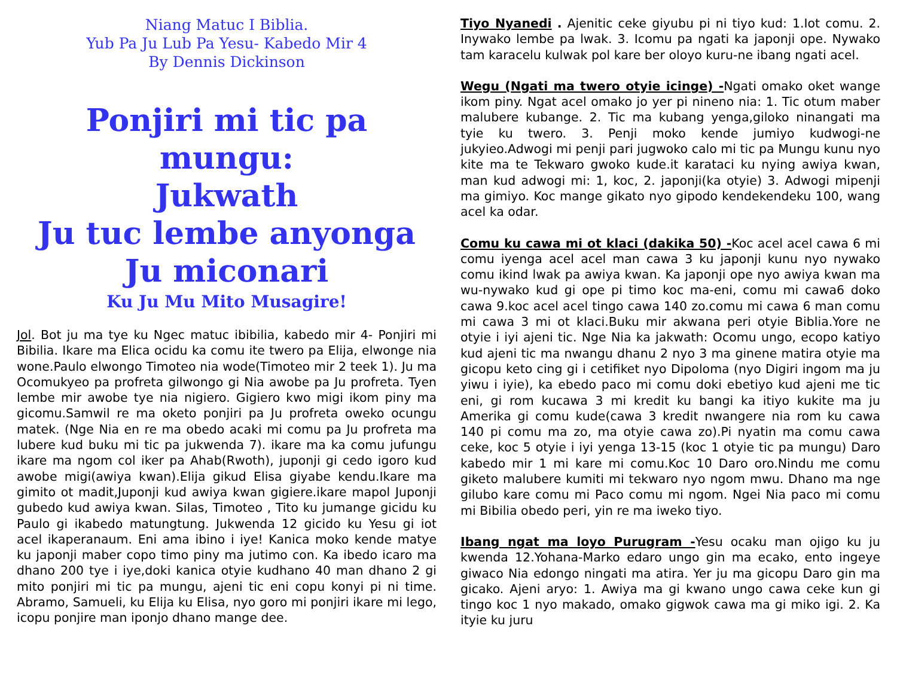Niang Matuc I Biblia.
Yub Pa Ju Lub Pa Yesu- Kabedo Mir 4
By Dennis Dickinson
Ponjiri mi tic pa mungu:
Jukwath
Ju tuc lembe anyonga
Ju miconari
Ku Ju Mu Mito Musagire!
Jol. Bot ju ma tye ku Ngec matuc ibibilia, kabedo mir 4- Ponjiri mi Bibilia. Ikare ma Elica ocidu ka comu ite twero pa Elija, elwonge nia wone.Paulo elwongo Timoteo nia wode(Timoteo mir 2 teek 1). Ju ma Ocomukyeo pa profreta gilwongo gi Nia awobe pa Ju profreta. Tyen lembe mir awobe tye nia nigiero. Gigiero kwo migi ikom piny ma gicomu.Samwil re ma oketo ponjiri pa Ju profreta oweko ocungu matek. (Nge Nia en re ma obedo acaki mi comu pa Ju profreta ma lubere kud buku mi tic pa jukwenda 7). ikare ma ka comu jufungu ikare ma ngom col iker pa Ahab(Rwoth), juponji gi cedo igoro kud awobe migi(awiya kwan).Elija gikud Elisa giyabe kendu.Ikare ma gimito ot madit,Juponji kud awiya kwan gigiere.ikare mapol Juponji gubedo kud awiya kwan. Silas, Timoteo , Tito ku jumange gicidu ku Paulo gi ikabedo matungtung. Jukwenda 12 gicido ku Yesu gi iot acel ikaperanaum. Eni ama ibino i iye! Kanica moko kende matye ku japonji maber copo timo piny ma jutimo con. Ka ibedo icaro ma dhano 200 tye i iye,doki kanica otyie kudhano 40 man dhano 2 gi mito ponjiri mi tic pa mungu, ajeni tic eni copu konyi pi ni time. Abramo, Samueli, ku Elija ku Elisa, nyo goro mi ponjiri ikare mi lego, icopu ponjire man iponjo dhano mange dee.
Tiyo Nyanedi . Ajenitic ceke giyubu pi ni tiyo kud: 1.Iot comu. 2. Inywako lembe pa lwak. 3. Icomu pa ngati ka japonji ope. Nywako tam karacelu kulwak pol kare ber oloyo kuru-ne ibang ngati acel.
Wegu (Ngati ma twero otyie icinge) -Ngati omako oket wange ikom piny. Ngat acel omako jo yer pi nineno nia: 1. Tic otum maber malubere kubange. 2. Tic ma kubang yenga,giloko ninangati ma tyie ku twero. 3. Penji moko kende jumiyo kudwogi-ne jukyieo.Adwogi mi penji pari jugwoko calo mi tic pa Mungu kunu nyo kite ma te Tekwaro gwoko kude.it karataci ku nying awiya kwan, man kud adwogi mi: 1, koc, 2. japonji(ka otyie) 3. Adwogi mipenji ma gimiyo. Koc mange gikato nyo gipodo kendekendeku 100, wang acel ka odar.
Comu ku cawa mi ot klaci (dakika 50) -Koc acel acel cawa 6 mi comu iyenga acel acel man cawa 3 ku japonji kunu nyo nywako comu ikind lwak pa awiya kwan. Ka japonji ope nyo awiya kwan ma wu-nywako kud gi ope pi timo koc ma-eni, comu mi cawa6 doko cawa 9.koc acel acel tingo cawa 140 zo.comu mi cawa 6 man comu mi cawa 3 mi ot klaci.Buku mir akwana peri otyie Biblia.Yore ne otyie i iyi ajeni tic. Nge Nia ka jakwath: Ocomu ungo, ecopo katiyo kud ajeni tic ma nwangu dhanu 2 nyo 3 ma ginene matira otyie ma gicopu keto cing gi i cetifiket nyo Dipoloma (nyo Digiri ingom ma ju yiwu i iyie), ka ebedo paco mi comu doki ebetiyo kud ajeni me tic eni, gi rom kucawa 3 mi kredit ku bangi ka itiyo kukite ma ju Amerika gi comu kude(cawa 3 kredit nwangere nia rom ku cawa 140 pi comu ma zo, ma otyie cawa zo).Pi nyatin ma comu cawa ceke, koc 5 otyie i iyi yenga 13-15 (koc 1 otyie tic pa mungu) Daro kabedo mir 1 mi kare mi comu.Koc 10 Daro oro.Nindu me comu giketo malubere kumiti mi tekwaro nyo ngom mwu. Dhano ma nge gilubo kare comu mi Paco comu mi ngom. Ngei Nia paco mi comu mi Bibilia obedo peri, yin re ma iweko tiyo.
Ibang ngat ma loyo Purugram -Yesu ocaku man ojigo ku ju kwenda 12.Yohana-Marko edaro ungo gin ma ecako, ento ingeye giwaco Nia edongo ningati ma atira. Yer ju ma gicopu Daro gin ma gicako. Ajeni aryo: 1. Awiya ma gi kwano ungo cawa ceke kun gi tingo koc 1 nyo makado, omako gigwok cawa ma gi miko igi. 2. Ka ityie ku juru